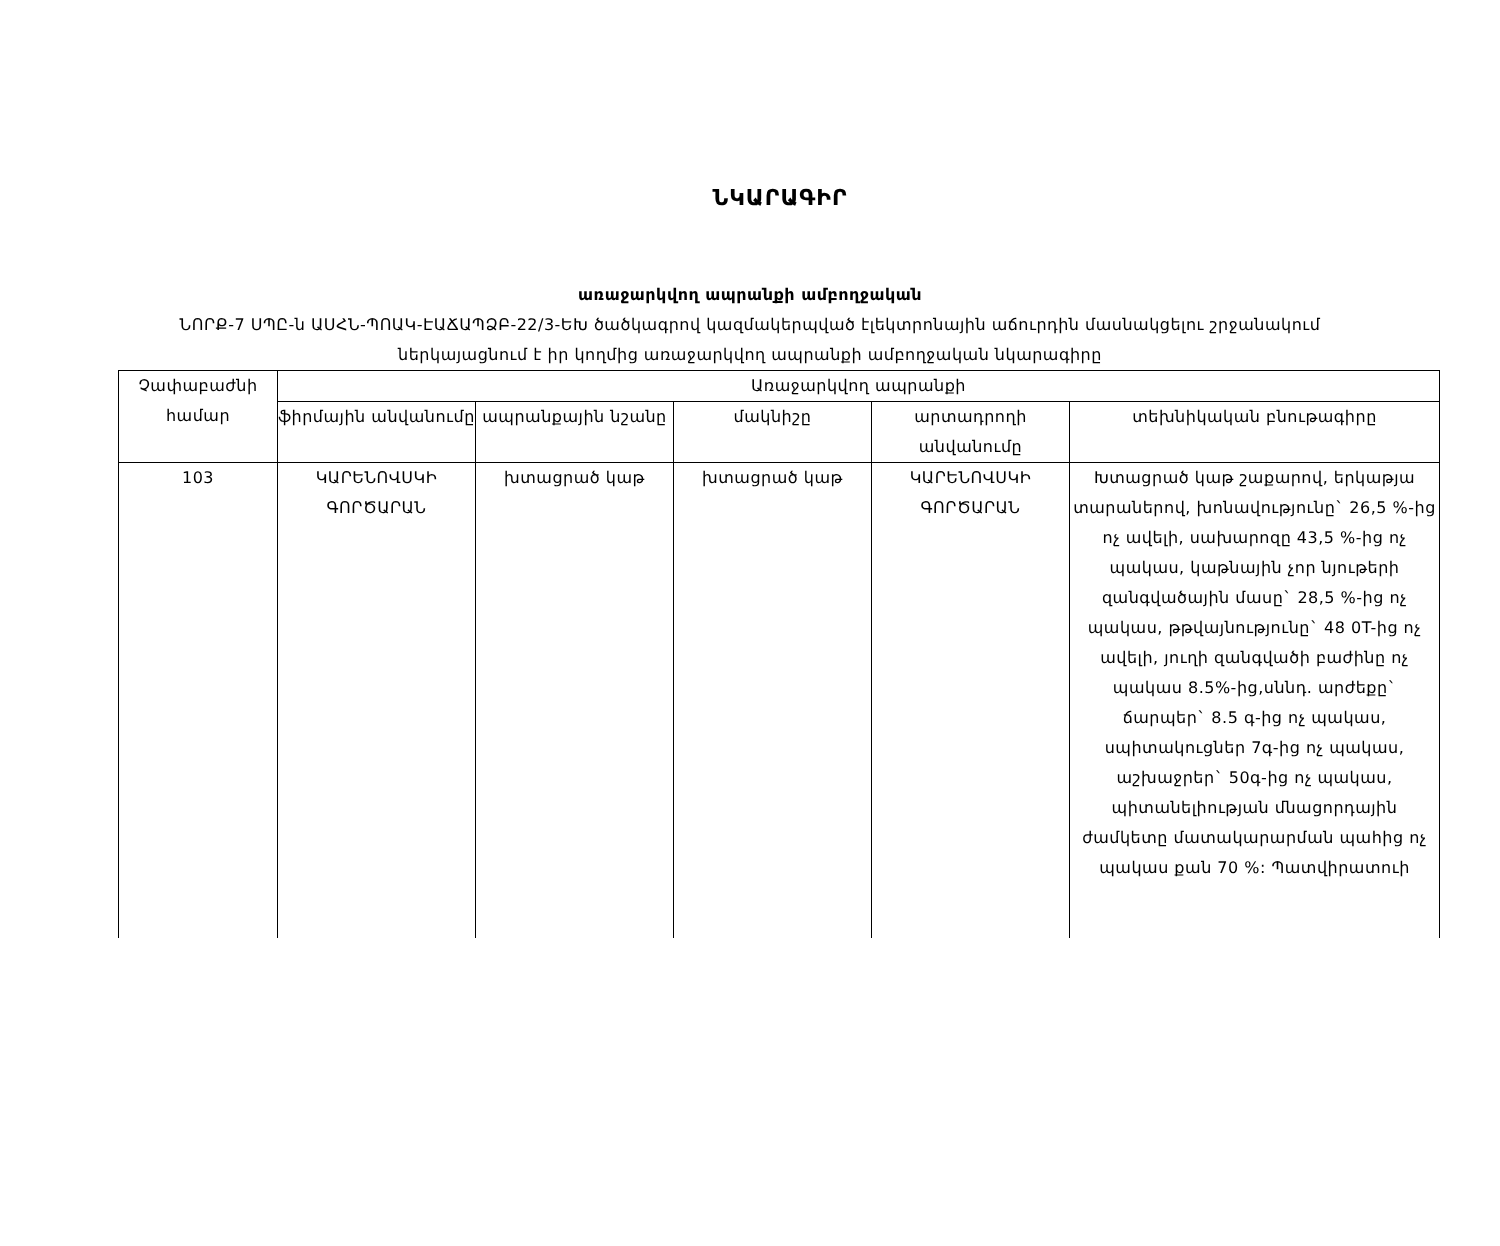ՆԿԱՐԱԳԻՐ
առաջարկվող ապրանքի ամբողջական
ՆՈՐՔ-7 ՍՊԸ-ն ԱՍՀՆ-ՊՈԱԿ-ԷԱՃԱՊՁԲ-22/3-ԵԽ ծածկագրով կազմակերպված էլեկտրոնային աճուրդին մասնակցելու շրջանակում
ներկայացնում է իր կողմից առաջարկվող ապրանքի ամբողջական նկարագիրը
| Չափաբաժնի համար | Առաջարկվող ապրանքի | | | | |
| --- | --- | --- | --- | --- | --- |
| | ֆիրմային անվանումը | ապրանքային նշանը | մակնիշը | արտադրողի անվանումը | տեխնիկական բնութագիրը |
| 103 | ԿԱՐԵՆՈՎՍԿԻ ԳՈՐԾԱՐԱՆ | խտացրած կաթ | խտացրած կաթ | ԿԱՐԵՆՈՎՍԿԻ ԳՈՐԾԱՐԱՆ | Խտացրած կաթ շաքարով, երկաթյա տարաներով, խոնավությունը` 26,5 %-ից ոչ ավելի, սախարոզը 43,5 %-ից ոչ պակաս, կաթնային չոր նյութերի զանգվածային մասը` 28,5 %-ից ոչ պակաս, թթվայնությունը` 48 0T-ից ոչ ավելի, յուղի զանգվածի բաժինը ոչ պակաս 8.5%-ից,սննդ. արժեքը` ճարպեր` 8.5 գ-ից ոչ պակաս, սպիտակուցներ 7գ-ից ոչ պակաս, աշխաջրեր` 50գ-ից ոչ պակաս, պիտանելիության մնացորդային ժամկետը մատակարարման պահից ոչ պակաս քան 70 %: Պատվիրատուի |